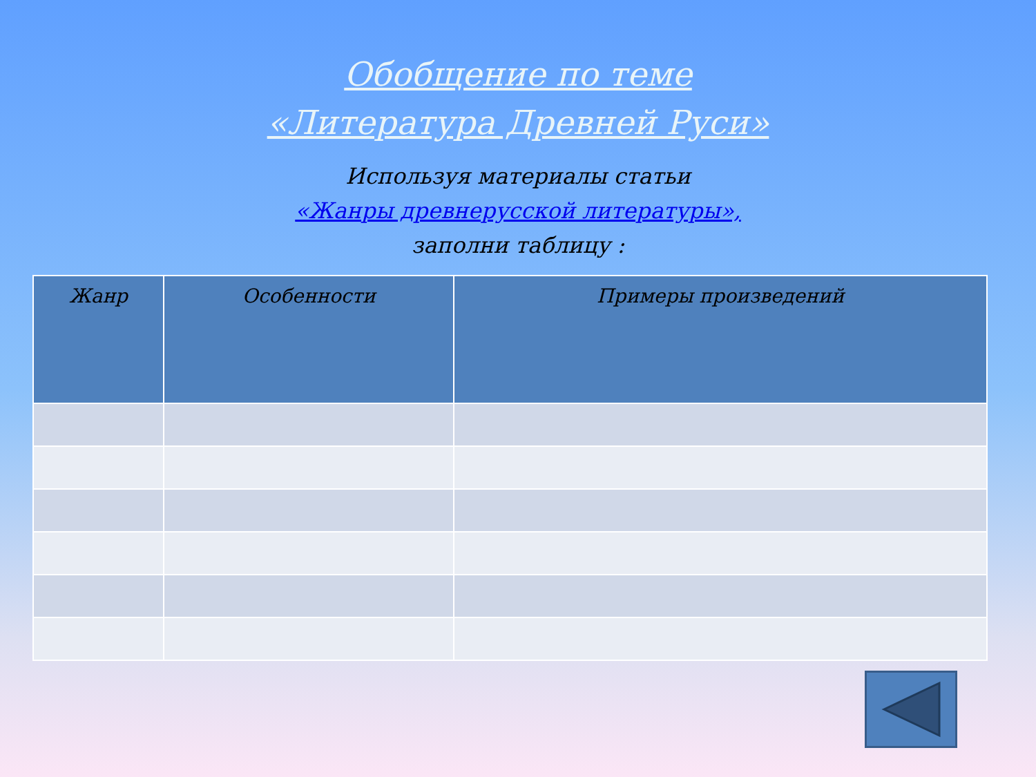Обобщение по теме
«Литература Древней Руси»
Используя материалы статьи
«Жанры древнерусской литературы»,
заполни таблицу :
| Жанр | Особенности | Примеры произведений |
| --- | --- | --- |